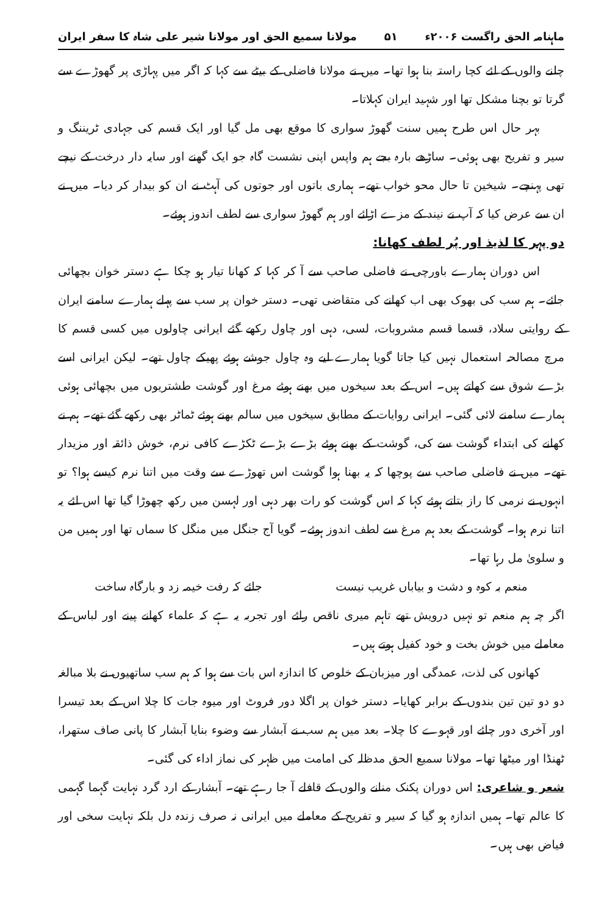ماہنامہ الحق راگست ۲۰۰۶ء ۵۱ مولانا سمیع الحق اور مولانا شیر علی شاہ کا سفر ایران
چلنے والوں کے لئے کچا راستہ بنا ہوا تھا۔ میں نے مولانا فاضلی کے بیٹے سے کہا کہ اگر میں پہاڑی پر گھوڑے سے گرتا تو بچنا مشکل تھا اور شہید ایران کہلاتا۔
بہر حال اس طرح ہمیں سنت گھوڑ سواری کا موقع بھی مل گیا اور ایک قسم کی جہادی ٹریننگ و سیر و تفریح بھی ہوئی۔ ساڑھے بارہ بجے ہم واپس اپنی نشست گاہ جو ایک گھنے اور سایہ دار درخت کے نیچے تھی پہنچے۔ شیخین تا حال محو خواب تھے۔ ہماری باتوں اور جوتوں کی آہٹ نے ان کو بیدار کر دیا۔ میں نے ان سے عرض کیا کہ آپ نے نیند کے مزے اڑائے اور ہم گھوڑ سواری سے لطف اندوز ہوئے۔
دو پہر کا لذیذ اور پُر لطف کھانا:
اس دوران ہمارے باورچی نے فاضلی صاحب سے آ کر کہا کہ کھانا تیار ہو چکا ہے دستر خوان بچھائی جائے۔ ہم سب کی بھوک بھی اب کھانے کی متقاضی تھی۔ دستر خوان پر سب سے پہلے ہمارے سامنے ایران کے روایتی سلاد، قسما قسم مشروبات، لسی، دہی اور چاول رکھے گئے ایرانی چاولوں میں کسی قسم کا مرچ مصالحہ استعمال نہیں کیا جاتا گویا ہمارے لیے وہ چاول جوشے ہوئے پھیکے چاول تھے۔ لیکن ایرانی اسے بڑے شوق سے کھاتے ہیں۔ اس کے بعد سیخوں میں بھنے ہوئے مرغ اور گوشت طشتریوں میں بچھائی ہوئی ہمارے سامنے لائی گئی۔ ایرانی روایات کے مطابق سیخوں میں سالم بھنے ہوئے ٹماٹر بھی رکھے گئے تھے۔ ہم نے کھانے کی ابتداء گوشت سے کی، گوشت کے بھنے ہوئے بڑے بڑے ٹکڑے کافی نرم، خوش ذائقہ اور مزیدار تھے۔ میں نے فاضلی صاحب سے پوچھا کہ یہ بھنا ہوا گوشت اس تھوڑے سے وقت میں اتنا نرم کیسے ہوا؟ تو انہوں نے نرمی کا راز بتاتے ہوئے کہا کہ اس گوشت کو رات بھر دہی اور لہسن میں رکھ چھوڑا گیا تھا اس لئے یہ اتنا نرم ہوا۔ گوشت کے بعد ہم مرغ سے لطف اندوز ہوئے۔ گویا آج جنگل میں منگل کا سماں تھا اور ہمیں من و سلویٰ مل رہا تھا۔
منعم بہ کوہ و دشت و بیاباں غریب نیست جائے کہ رفت خیمہ زد و بارگاہ ساخت
اگر چہ ہم منعم تو نہیں درویش تھے تاہم میری ناقص رائے اور تجربہ یہ ہے کہ علماء کھانے پینے اور لباس کے معاملے میں خوش بخت و خود کفیل ہوتے ہیں۔
کھانوں کی لذت، عمدگی اور میزبان کے خلوص کا اندازہ اس بات سے ہوا کہ ہم سب ساتھیوں نے بلا مبالغہ دو دو تین تین بندوں کے برابر کھایا۔ دستر خوان پر اگلا دور فروٹ اور میوہ جات کا چلا اس کے بعد تیسرا اور آخری دور چائے اور قہوے کا چلا۔ بعد میں ہم سب نے آبشار سے وضوء بنایا آبشار کا پانی صاف ستھرا، ٹھنڈا اور میٹھا تھا۔ مولانا سمیع الحق مدظلہ کی امامت میں ظہر کی نماز اداء کی گئی۔
شعر و شاعری: اس دوران پکنک منانے والوں کے قافلے آ جا رہے تھے۔ آبشار کے ارد گرد نہایت گہما گہمی کا عالم تھا۔ ہمیں اندازہ ہو گیا کہ سیر و تفریح کے معاملے میں ایرانی نہ صرف زندہ دل بلکہ نہایت سخی اور فیاض بھی ہیں۔